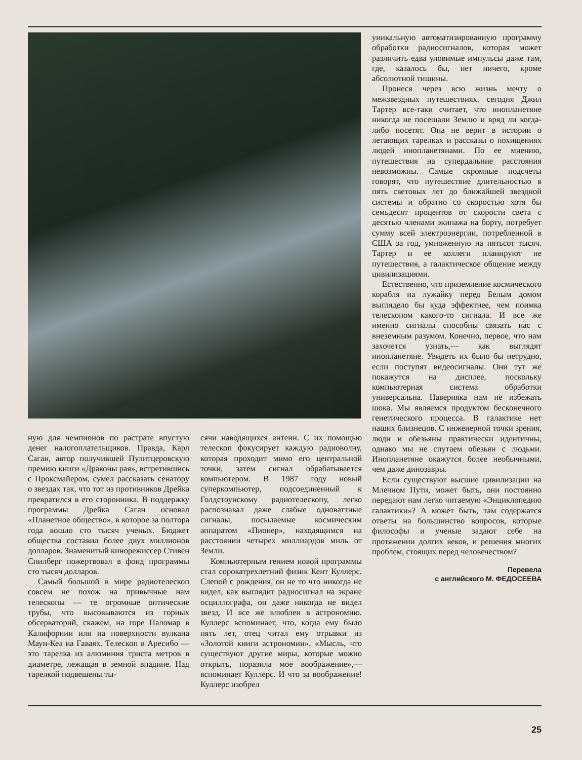ную для чемпионов по растрате впустую денег налогоплательщиков. Правда, Карл Саган, автор получившей Пулитцеровскую премию книги «Драконы рая», встретившись с Проксмайером, сумел рассказать сенатору о звездах так, что тот из противников Дрейка превратился в его сторонника. В поддержку программы Дрейка Саган основал «Планетное общество», в которое за полтора года вошло сто тысяч ученых. Бюджет общества составил более двух миллионов долларов. Знаменитый кинорежиссер Стивен Спилберг пожертвовал в фонд программы сто тысяч долларов.
Самый большой в мире радиотелескоп совсем не похож на привычные нам телескопы — те огромные оптические трубы, что высовываются из горных обсерваторий, скажем, на горе Паломар в Калифорнии или на поверхности вулкана Маун-Кеа на Гаваях. Телескоп в Аресибо — это тарелка из алюминия триста метров в диаметре, лежащая в земной впадине. Над тарелкой подвешены ты-
сячи наводящихся антенн. С их помощью телескоп фокусирует каждую радиоволну, которая проходит мимо его центральной точки, затем сигнал обрабатывается компьютером. В 1987 году новый суперкомпьютер, подсоединенный к Голдстоунскому радиотелескопу, легко распознавал даже слабые одноваттные сигналы, посылаемые космическим аппаратом «Пионер», находящимся на расстоянии четырех миллиардов миль от Земли.
Компьютерным гением новой программы стал сорокатрехлетний физик Кент Куллерс. Слепой с рождения, он не то что никогда не видел, как выглядит радиосигнал на экране осциллографа, он даже никогда не видел звезд. И все же влюблен в астрономию. Куллерс вспоминает, что, когда ему было пять лет, отец читал ему отрывки из «Золотой книги астрономии». «Мысль, что существуют другие миры, которые можно открыть, поразила мое воображение»,— вспоминает Куллерс. И что за воображение! Куллерс изобрел
уникальную автоматизированную программу обработки радиосигналов, которая может различить едва уловимые импульсы даже там, где, казалось бы, нет ничего, кроме абсолютной тишины.
Пронеся через всю жизнь мечту о межзвездных путешествиях, сегодня Джил Тартер все-таки считает, что инопланетяне никогда не посещали Землю и вряд ли когда-либо посетят. Она не верит в истории о летающих тарелках и рассказы о похищениях людей инопланетянами. По ее мнению, путешествия на супердальние расстояния невозможны. Самые скромные подсчеты говорят, что путешествие длительностью в пять световых лет до ближайшей звездной системы и обратно со скоростью хотя бы семьдесят процентов от скорости света с десятью членами экипажа на борту, потребует сумму всей электроэнергии, потребленной в США за год, умноженную на пятьсот тысяч. Тартер и ее коллеги планируют не путешествия, а галактическое общение между цивилизациями.
Естественно, что приземление космического корабля на лужайку перед Белым домом выглядело бы куда эффектнее, чем поимка телескопом какого-то сигнала. И все же именно сигналы способны связать нас с внеземным разумом. Конечно, первое, что нам захочется узнать,— как выглядят инопланетяне. Увидеть их было бы нетрудно, если поступят видеосигналы. Они тут же покажутся на дисплее, поскольку компьютерная система обработки универсальна. Наверняка нам не избежать шока. Мы являемся продуктом бесконечного генетического процесса. В галактике нет наших близнецов. С инженерной точки зрения, люди и обезьяны практически идентичны, однако мы не спутаем обезьян с людьми. Инопланетяне окажутся более необычными, чем даже динозавры.
Если существуют высшие цивилизации на Млечном Пути, может быть, они постоянно передают нам легко читаемую «Энциклопедию галактики»? А может быть, там содержатся ответы на большинство вопросов, которые философы и ученые задают себе на протяжении долгих веков, и решения многих проблем, стоящих перед человечеством?
Перевела
с английского М. ФЕДОСЕЕВА
25